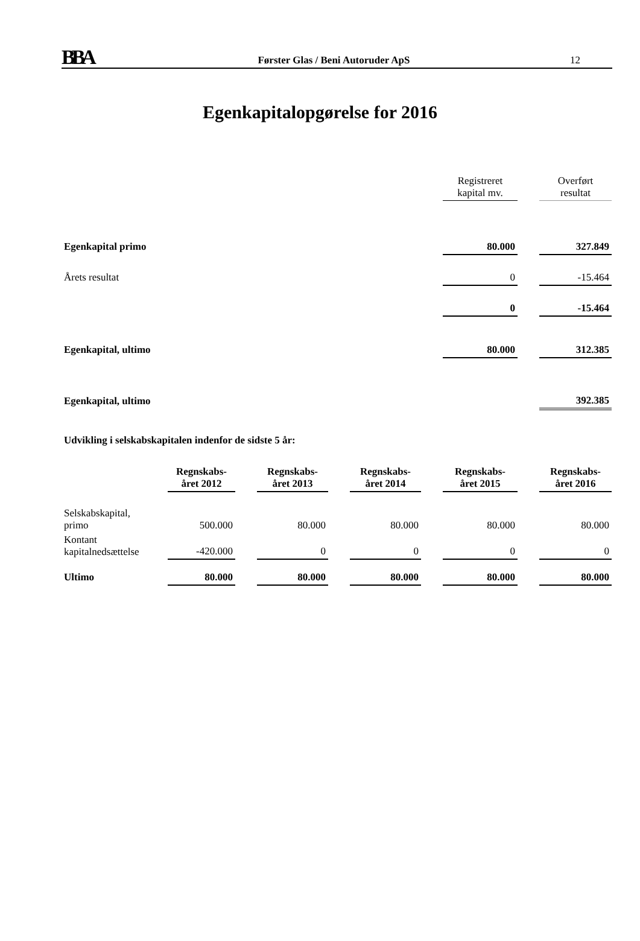BBA
Førster Glas / Beni Autoruder ApS
12
Egenkapitalopgørelse for 2016
| | Registreret kapital mv. | | Overført resultat |
| --- | --- | --- | --- |
| Egenkapital primo | 80.000 | | 327.849 |
| Årets resultat | 0 | | -15.464 |
| | 0 | | -15.464 |
| Egenkapital, ultimo | 80.000 | | 312.385 |
| Egenkapital, ultimo | | | 392.385 |
Udvikling i selskabskapitalen indenfor de sidste 5 år:
| | Regnskabs- året 2012 | | Regnskabs- året 2013 | | Regnskabs- året 2014 | | Regnskabs- året 2015 | | Regnskabs- året 2016 |
| --- | --- | --- | --- | --- | --- | --- | --- | --- | --- |
| Selskabskapital, primo | 500.000 | | 80.000 | | 80.000 | | 80.000 | | 80.000 |
| Kontant kapitalnedsættelse | -420.000 | | 0 | | 0 | | 0 | | 0 |
| Ultimo | 80.000 | | 80.000 | | 80.000 | | 80.000 | | 80.000 |